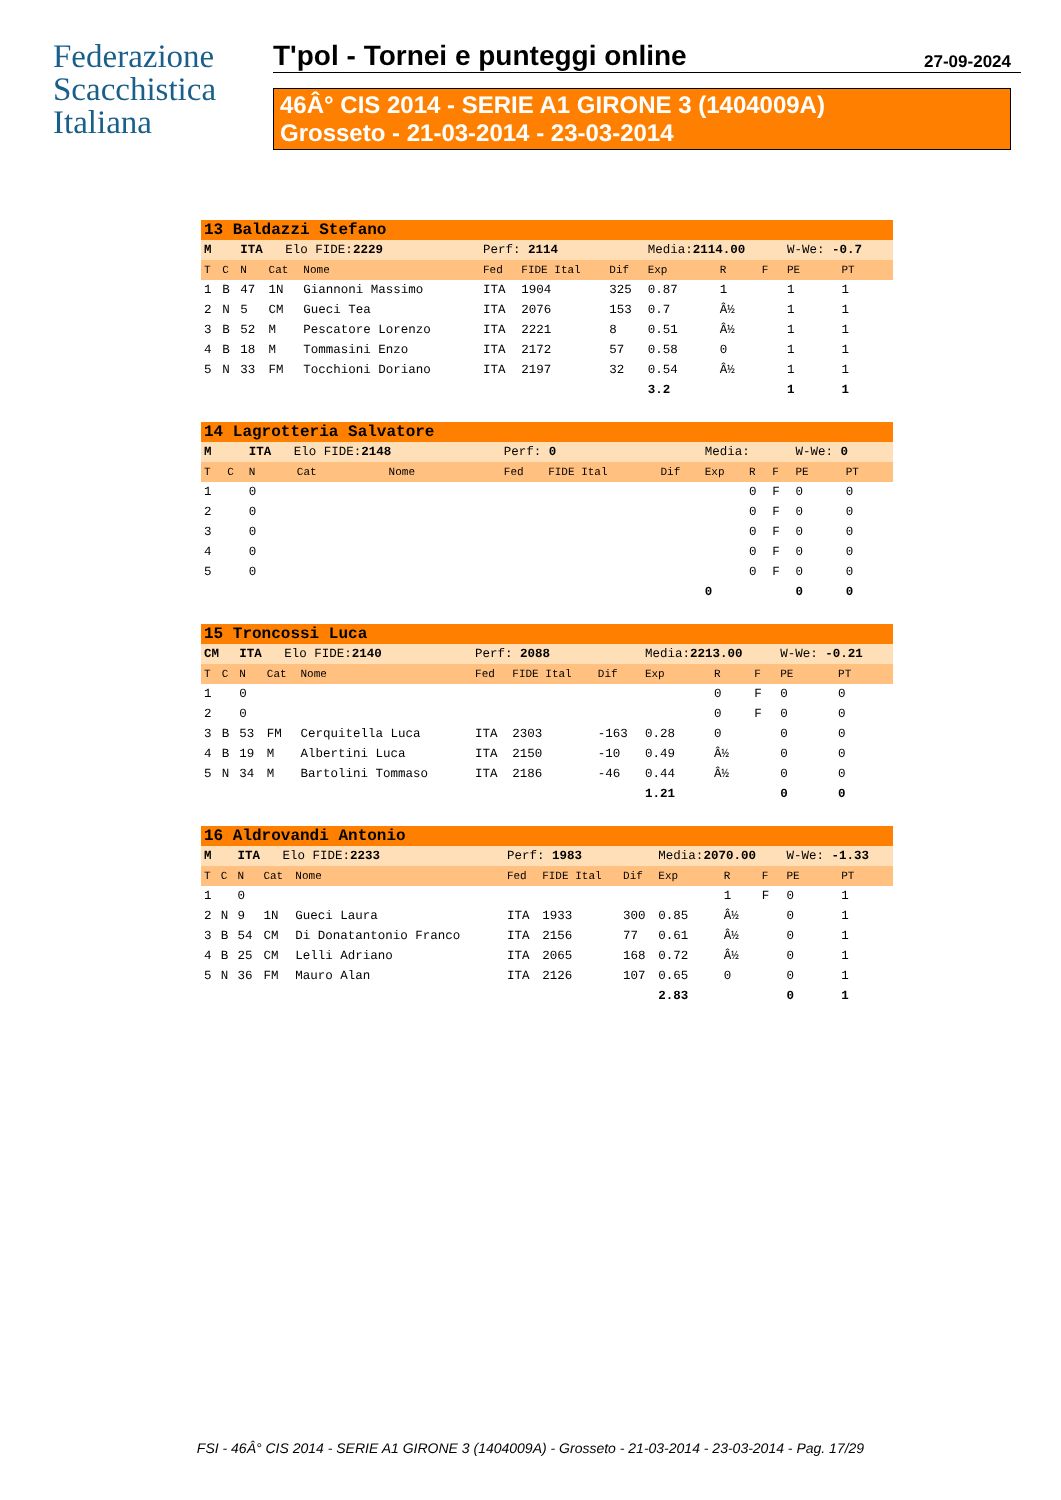Federazione
Scacchistica
Italiana
T'pol - Tornei e punteggi online 27-09-2024
46Â° CIS 2014 - SERIE A1 GIRONE 3 (1404009A)
Grosseto - 21-03-2014 - 23-03-2014
| 13 Baldazzi Stefano | | | | | | | | | | | | |
| M | | ITA Elo FIDE: 2229 | | | Perf: 2114 | | | Media: 2114.00 | | | W-We: -0.7 | |
| T | C | N | Cat | Nome | Fed | FIDE Ital | Dif | Exp | R | F | PE | PT |
| 1 | B | 47 | 1N | Giannoni Massimo | ITA | 1904 | 325 | 0.87 | 1 | | 1 | 1 |
| 2 | N | 5 | CM | Gueci Tea | ITA | 2076 | 153 | 0.7 | Â½ | | 1 | 1 |
| 3 | B | 52 | M | Pescatore Lorenzo | ITA | 2221 | 8 | 0.51 | Â½ | | 1 | 1 |
| 4 | B | 18 | M | Tommasini Enzo | ITA | 2172 | 57 | 0.58 | 0 | | 1 | 1 |
| 5 | N | 33 | FM | Tocchioni Doriano | ITA | 2197 | 32 | 0.54 | Â½ | | 1 | 1 |
| | | | | | | | | 3.2 | | | 1 | 1 |
| 14 Lagrotteria Salvatore | | | | | | | | | | | | |
| M | | ITA Elo FIDE: 2148 | | | Perf: 0 | | | Media: | | | W-We: 0 | |
| T | C | N | Cat | Nome | Fed | FIDE Ital | Dif | Exp | R | F | PE | PT |
| 1 | | 0 | | | | | | | 0 | F | 0 | 0 |
| 2 | | 0 | | | | | | | 0 | F | 0 | 0 |
| 3 | | 0 | | | | | | | 0 | F | 0 | 0 |
| 4 | | 0 | | | | | | | 0 | F | 0 | 0 |
| 5 | | 0 | | | | | | | 0 | F | 0 | 0 |
| | | | | | | | | 0 | | | 0 | 0 |
| 15 Troncossi Luca | | | | | | | | | | | | |
| CM | | ITA Elo FIDE: 2140 | | | Perf: 2088 | | | Media: 2213.00 | | | W-We: -0.21 | |
| T | C | N | Cat | Nome | Fed | FIDE Ital | Dif | Exp | R | F | PE | PT |
| 1 | | 0 | | | | | | | 0 | F | 0 | 0 |
| 2 | | 0 | | | | | | | 0 | F | 0 | 0 |
| 3 | B | 53 | FM | Cerquitella Luca | ITA | 2303 | -163 | 0.28 | 0 | | 0 | 0 |
| 4 | B | 19 | M | Albertini Luca | ITA | 2150 | -10 | 0.49 | Â½ | | 0 | 0 |
| 5 | N | 34 | M | Bartolini Tommaso | ITA | 2186 | -46 | 0.44 | Â½ | | 0 | 0 |
| | | | | | | | | 1.21 | | | 0 | 0 |
| 16 Aldrovandi Antonio | | | | | | | | | | | | |
| M | | ITA Elo FIDE: 2233 | | | Perf: 1983 | | | Media: 2070.00 | | | W-We: -1.33 | |
| T | C | N | Cat | Nome | Fed | FIDE Ital | Dif | Exp | R | F | PE | PT |
| 1 | | 0 | | | | | | | 1 | F | 0 | 1 |
| 2 | N | 9 | 1N | Gueci Laura | ITA | 1933 | 300 | 0.85 | Â½ | | 0 | 1 |
| 3 | B | 54 | CM | Di Donatantonio Franco | ITA | 2156 | 77 | 0.61 | Â½ | | 0 | 1 |
| 4 | B | 25 | CM | Lelli Adriano | ITA | 2065 | 168 | 0.72 | Â½ | | 0 | 1 |
| 5 | N | 36 | FM | Mauro Alan | ITA | 2126 | 107 | 0.65 | 0 | | 0 | 1 |
| | | | | | | | | 2.83 | | | 0 | 1 |
FSI - 46Â° CIS 2014 - SERIE A1 GIRONE 3 (1404009A) - Grosseto - 21-03-2014 - 23-03-2014 - Pag. 17/29